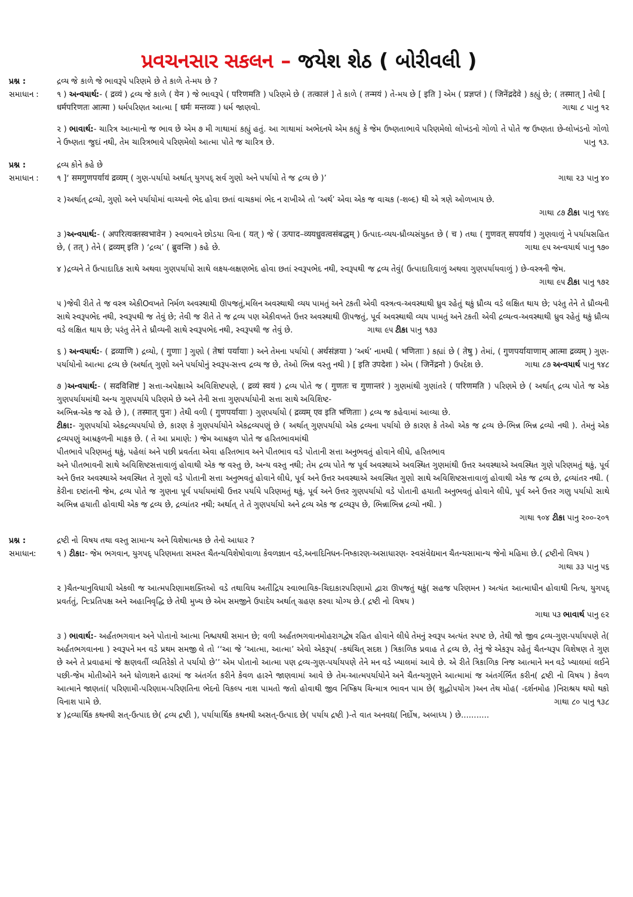પ્રવચનસાર સકલન – જયેશ શેઠ ( બોરીવલી )
પ્રશ્ન : દ્રવ્ય જે કાળે જે ભાવરૂપે પરિણમે છે તે કાળે તે-મય છે ?
સમાધાન : ૧ ) અન્વયાર્થ:- ( द्रव्यं ) દ્રવ્ય જે કાળે ( येन ) જે ભાવરૂપે ( परिणमति ) પરિણમે છે ( तत्कालं ] તે કાળે ( तन्मयं ) તે-મય છે [ इति ] એમ ( प्रज्ञप्तं ) ( जिनेंद्रदेवे ) કહ્યું છે; ( तस्मात् ] તેથી [ धर्मपरिणतः आत्मा ) ધર્મપરિણત આત્મા [ धर्मः मन्तव्यः ) ધર્મ જાણવો. ગાથા ૮ પાનુ ૧૨
૨ ) ભાવાર્થ:- ચારિત્ર આત્માનો જ ભાવ છે એમ ૭ મી ગાથામાં કહ્યું હતું. આ ગાથામાં અભેદનયે એમ કહ્યું કે જેમ ઉષ્ણતાભાવે પરિણમેલો લોખંડનો ગોળો તે પોતે જ ઉષ્ણતા છે-લોખંડનો ગોળો ને ઉષ્ણતા જુદાં નથી, તેમ ચારિત્રભાવે પરિણમેલો આત્મા પોતે જ ચારિત્ર છે. પાનુ ૧૩.
પ્રશ્ન : દ્રવ્ય કોને કહે છે
સમાધાન : ૧ ]‘ समगुणपर्यायं द्रव्यम् ( ગુણ-પર્યાયો અર્થાત્ યુગપદ્ સર્વ ગુણો અને પર્યાયો તે જ દ્રવ્ય છે )’ ગાથા ૨૩ પાનુ ૪૦
૨ )અર્થાત્ દ્રવ્યો, ગુણો અને પર્યાયોમાં વાચ્યનો ભેદ હોવા છતાં વાચકમાં ભેદ ન રાખીએ તો ‘અર્થ’ એવા એક જ વાચક (-શબ્દ) થી એ ત્રણે ઓળખાય છે.
ગાથા ૮૭ ટીકા પાનુ ૧૪૯
૩ )અન્વયાર્થ:- ( अपरित्यक्तस्वभावेन ) સ્વભાવને છોડયા વિના ( यत् ) જે ( उत्पाद–व्ययध्रुवत्वसंबद्धम् ) ઉત્પાદ-વ્યય-ધ્રૌવ્યસંયુક્ત છે ( च ) તથા ( गुणवत् सपर्यायं ) ગુણવાળું ને પર્યાયસહિત છે, ( तत् ) તેને ( द्रव्यम् इति ) ‘દ્રવ્ય’ ( ब्रुवन्ति ) કહે છે. ગાથા ૯૫ અન્વયાર્થ પાનુ ૧૭૦
૪ )દ્રવ્યને તે ઉત્પાદાદિક સાથે અથવા ગુણપર્યાયો સાથે લક્ષ્ય-લક્ષણભેદ હોવા છતાં સ્વરૂપભેદ નથી, સ્વરૂપથી જ દ્રવ્ય તેવું( ઉત્પાદાદિવાળું અથવા ગુણપર્યાયવાળું ) છે-વસ્ત્રની જેમ.
ગાથા ૯૫ ટીકા પાનુ ૧૭૨
૫ )જેવી રીતે તે જ વસ્ત્ર એકીOવખતે નિર્મળ અવસ્થાથી ઊપજતું,મલિન અવસ્થાથી વ્યય પામતું અને ટકતી એવી વસ્ત્રત્વ-અવસ્થાથી ધ્રુવ રહેતું થકું ધ્રૌવ્ય વડે લક્ષિત થાય છે; પરંતુ તેને તે ધ્રૌવ્યની સાથે સ્વરૂપભેદ નથી, સ્વરૂપથી જ તેવું છે; તેવી જ રીતે તે જ દ્રવ્ય પણ એકીવખતે ઉત્તર અવસ્થાથી ઊપજતું, પૂર્વ અવસ્થાથી વ્યય પામતું અને ટકતી એવી દ્રવ્યત્વ-અવસ્થાથી ધ્રુવ રહેતું થકું ધ્રૌવ્ય વડે લક્ષિત થાય છે; પરંતુ તેને તે ધ્રૌવ્યની સાથે સ્વરૂપભેદ નથી, સ્વરૂપથી જ તેવું છે. ગાથા ૯૫ ટીકા પાનુ ૧૭૩
૬ ) અન્વયાર્થ:- ( द्रव्याणि ) દ્રવ્યો, ( गुणाः ] ગુણો ( तेषां पर्यायाः ) અને તેમના પર્યાયો ( अर्थसंज्ञया ) ‘અર્થ’ નામથી ( भणिताः ) કહ્યાં છે ( तेषु ) તેમાં, ( गुणपर्यायाणाम् आत्मा द्रव्यम् ) ગુણ-પર્યાયોનો આત્મા દ્રવ્ય છે (અર્થાત્ ગુણો અને પર્યાયોનું સ્વરૂપ-સત્ત્વ દ્રવ્ય જ છે, તેઓ ભિન્ન વસ્તુ નથી ) [ इति उपदेशः ) એમ ( जिनेंद्रनो ) ઉપદેશ છે. ગાથા ૮૭ અન્વયાર્થ પાનુ ૧૪૮
૭ )અન્વયાર્થ:- ( सदविशिष्टं ] સત્તા-અપેક્ષાએ અવિશિષ્ટપણે, ( द्रव्यं स्वयं ) દ્રવ્ય પોતે જ ( गुणतः च गुणान्तरं ) ગુણમાંથી ગુણાંતરે ( परिणमति ) પરિણમે છે ( અર્થાત્ દ્રવ્ય પોતે જ એક ગુણપર્યાયમાંથી અન્ય ગુણપર્યાયે પરિણમે છે અને તેની સત્તા ગુણપર્યાયોની સત્તા સાથે અવિશિષ્ટ-
અભિન્ન-એક જ રહે છે ), ( तस्मात् पुनः ) તેથી વળી ( गुणपर्यायाः ) ગુણપર્યાયો ( द्रव्यम् एव इति भणिताः ) દ્રવ્ય જ કહેવામાં આવ્યા છે.
ટીકા:- ગુણપર્યાયો એકદ્રવ્યપર્યાયો છે, કારણ કે ગુણપર્યાયોને એકદ્રવ્યપણું છે ( અર્થાત્ ગુણપર્યાયો એક દ્રવ્યના પર્યાયો છે કારણ કે તેઓ એક જ દ્રવ્ય છે-ભિન્ન ભિન્ન દ્રવ્યો નથી ). તેમનું એક દ્રવ્યપણું આમ્રફળની માફક છે. ( તે આ પ્રમાણે: ) જેમ આમ્રફળ પોતે જ હરિતભાવમાંથી
પીતભાવે પરિણમતું થકું, પહેલાં અને પછી પ્રવર્તતા એવા હરિતભાવ અને પીતભાવ વડે પોતાની સત્તા અનુભવતું હોવાને લીધે, હરિતભાવ
અને પીતભાવની સાથે અવિશિષ્ટસત્તાવાળું હોવાથી એક જ વસ્તુ છે, અન્ય વસ્તુ નથી; તેમ દ્રવ્ય પોતે જ પૂર્વ અવસ્થાએ અવસ્થિત ગુણમાંથી ઉત્તર અવસ્થાએ અવસ્થિત ગુણે પરિણમતું થકું, પૂર્વ અને ઉત્તર અવસ્થાએ અવસ્થિત તે ગુણો વડે પોતાની સત્તા અનુભવતું હોવાને લીધે, પૂર્વ અને ઉત્તર અવસ્થાએ અવસ્થિત ગુણો સાથે અવિશિષ્ટસત્તાવાળું હોવાથી એક જ દ્રવ્ય છે, દ્રવ્યાંતર નથી. ( કેરીના દષ્ટાંતની જેમ, દ્રવ્ય પોતે જ ગુણના પૂર્વ પર્યાયમાંથી ઉત્તર પર્યાયે પરિણમતું થકું, પૂર્વ અને ઉત્તર ગુણપર્યાયો વડે પોતાની હયાતી અનુભવતું હોવાને લીધે, પૂર્વ અને ઉત્તર ગણુ પર્યાયો સાથે અભિન્ન હયાતી હોવાથી એક જ દ્રવ્ય છે, દ્રવ્યાંતર નથી; અર્થાત્ તે તે ગુણપર્યાયો અને દ્રવ્ય એક જ દ્રવ્યરૂપ છે, ભિન્નાભિન્ન દ્રવ્યો નથી. )
ગાથા ૧૦૪ ટીકા પાનુ ૨૦૦-૨૦૧
પ્રશ્ન : દ્રષ્ટી નો વિષય તથા વસ્તુ સામાન્ય અને વિશેષાત્મક છે તેનો આધાર ?
સમાધાન: ૧ ) ટીકા:- જેમ ભગવાન, યુગપદ્ પરિણમતા સમસ્ત ચૈતન્યવિશેષોવાળા કેવળજ્ઞાન વડે,અનાદિનિધન-નિષ્કારણ-અસાધારણ- સ્વસંવેદ્યમાન ચૈતન્યસામાન્ય જેનો મહિમા છે.( દ્રષ્ટીનો વિષય )
ગાથા ૩૩ પાનુ ૫૬
૨ )ચૈતન્યાનુવિધાયી એકલી જ આત્મપરિણામશક્તિઓ વડે તથાવિધ અતીંદ્રિય સ્વાભાવિક-ચિદાકારપરિણામો દ્વારા ઊપજતું થકું( સહજ પરિણમન ) અત્યંત આત્માધીન હોવાથી નિત્ય, યુગપદ્ પ્રવર્તતું, નિ:પ્રતિપક્ષ અને અહાનિવૃદ્ધિ છે તેથી મુખ્ય છે એમ સમજીને ઉપાદેય અર્થાત્ ગ્રહણ કરવા યોગ્ય છે.( દ્રષ્ટી નો વિષય )
ગાથા ૫૩ ભાવાર્થ પાનુ ૯૨
૩ ) ભાવાર્થ:- અર્હંતભગવાન અને પોતાનો આત્મા નિશ્ચયથી સમાન છે; વળી અર્હંતભગવાનમોહરાગદ્વેષ રહિત હોવાને લીધે તેમનું સ્વરૂપ અત્યંત સ્પષ્ટ છે, તેથી જો જીવ દ્રવ્ય-ગુણ-પર્યાયપણે તે( અર્હંતભગવાનના ) સ્વરૂપને મન વડે પ્રથમ સમજી લે તો ‘‘આ જે ‘આત્મા, આત્મા’ એવો એકરૂપ( -કથંચિત્ સદશ ) ત્રિકાળિક પ્રવાહ તે દ્રવ્ય છે, તેનું જે એકરૂપ રહેતું ચૈતન્યરૂપ વિશેષણ તે ગુણ છે અને તે પ્રવાહમાં જે ક્ષણવર્તી વ્યતિરેકો તે પર્યાયો છે’’ એમ પોતાનો આત્મા પણ દ્રવ્ય-ગુણ-પર્યાયપણે તેને મન વડે ખ્યાલમાં આવે છે. એ રીતે ત્રિકાળિક નિજ આત્માને મન વડે ખ્યાલમાં લઈને પછી-જેમ મોતીઓને અને ધોળાશને હારમાં જ અંતર્ગત કરીને કેવળ હારને જાણવામાં આવે છે તેમ-આત્મપર્યાયોને અને ચૈતન્યગુણને આત્મામાં જ અંતર્ગર્ભિત કરીન( દ્રષ્ટી નો વિષય ) કેવળ આત્માને જાણતાં( પરિણામી-પરિણામ-પરિણતિના ભેદનો વિકલ્પ નાશ પામતો જતો હોવાથી જીવ નિષ્ક્રિય ચિન્માત્ર ભાવન પામ છે( શુદ્ધોપયોગ )અન તેથ મોહ( -દર્શનમોહ )નિરાશ્રય થયો થકો વિનાશ પામે છે. ગાથા ૮૦ પાનુ ૧૩૮
૪ )દ્રવ્યાર્થિક કથનથી સત્-ઉત્પાદ છે( દ્રવ્ય દ્રષ્ટી ), પર્યાયાર્થિક કથનથી અસત્-ઉત્પાદ છે( પર્યાય દ્રષ્ટી )-તે વાત અનવદ્ય( નિર્દોષ, અબાધ્ય ) છે...........